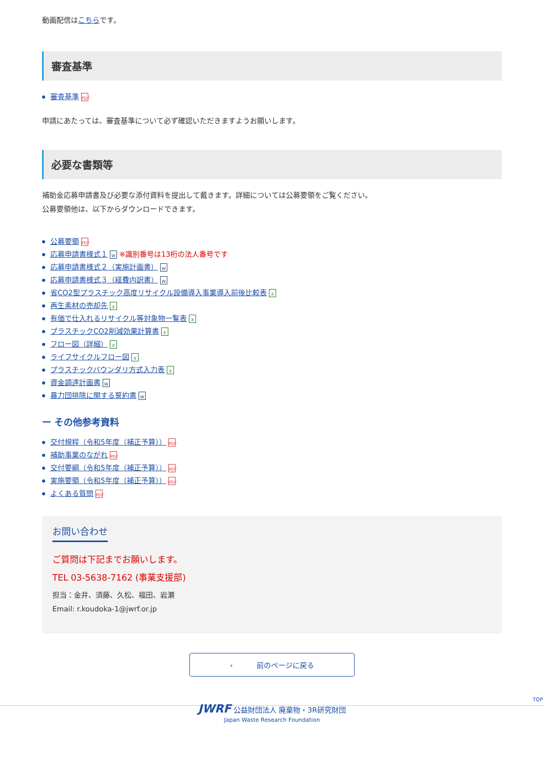動画配信はこちらです。
審査基準
審査基準 PDF
申請にあたっては、審査基準について必ず確認いただきますようお願いします。
必要な書類等
補助金応募申請書及び必要な添付資料を提出して戴きます。詳細については公募要領をご覧ください。
公募要領他は、以下からダウンロードできます。
公募要領 PDF
応募申請書様式１ W ※識別番号は13桁の法人番号です
応募申請書様式２（実施計画書） W
応募申請書様式３（経費内訳書） W
省CO2型プラスチック高度リサイクル設備導入事業導入前後比較表 X
再生素材の売却先 X
有価で仕入れるリサイクル等対象物一覧表 X
プラスチックCO2削減効果計算書 X
フロー図（詳細） X
ライフサイクルフロー図 X
プラスチックバウンダリ方式入力表 X
資金調達計画書 W
暴力団排除に関する誓約書 W
ー その他参考資料
交付規程（令和5年度（補正予算）） PDF
補助事業のながれ PDF
交付要綱（令和5年度（補正予算）） PDF
実施要領（令和5年度（補正予算）） PDF
よくある質問 PDF
お問い合わせ
ご質問は下記までお願いします。
TEL 03-5638-7162 (事業支援部)
担当：金井、須藤、久松、福田、岩瀬
Email: r.koudoka-1@jwrf.or.jp
‹ 　　　前のページに戻る
TOP
JWRF 公益財団法人 廃棄物・3R研究財団
Japan Waste Research Foundation